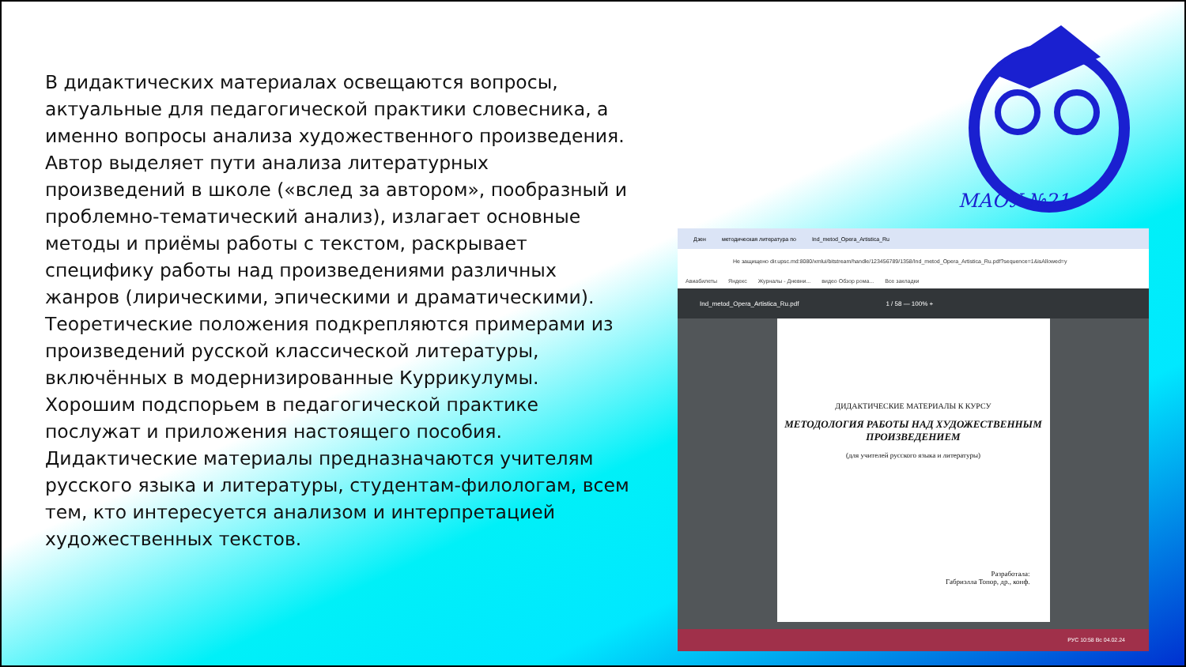В дидактических материалах освещаются вопросы, актуальные для педагогической практики словесника, а именно вопросы анализа художественного произведения. Автор выделяет пути анализа литературных произведений в школе («вслед за автором», пообразный и проблемно-тематический анализ), излагает основные методы и приёмы работы с текстом, раскрывает специфику работы над произведениями различных жанров (лирическими, эпическими и драматическими). Теоретические положения подкрепляются примерами из произведений русской классической литературы, включённых в модернизированные Куррикулумы. Хорошим подспорьем в педагогической практике послужат и приложения настоящего пособия. Дидактические материалы предназначаются учителям русского языка и литературы, студентам-филологам, всем тем, кто интересуется анализом и интерпретацией художественных текстов.
МАОУ №21
Дзен методическая литература по Ind_metod_Opera_Artistica_Ru
Не защищено dir.upsc.md:8080/xmlui/bitstream/handle/123456789/1358/Ind_metod_Opera_Artistica_Ru.pdf?sequence=1&isAllowed=y
Авиабилеты Яндекс Журналы - Дневни... видео Обзор рома... Все закладки
Ind_metod_Opera_Artistica_Ru.pdf 1 / 58 — 100% +
ДИДАКТИЧЕСКИЕ МАТЕРИАЛЫ К КУРСУ
МЕТОДОЛОГИЯ РАБОТЫ НАД ХУДОЖЕСТВЕННЫМ ПРОИЗВЕДЕНИЕМ
(для учителей русского языка и литературы)
Разработала:
Габриэлла Топор, др., конф.
РУС 10:58 Вс 04.02.24